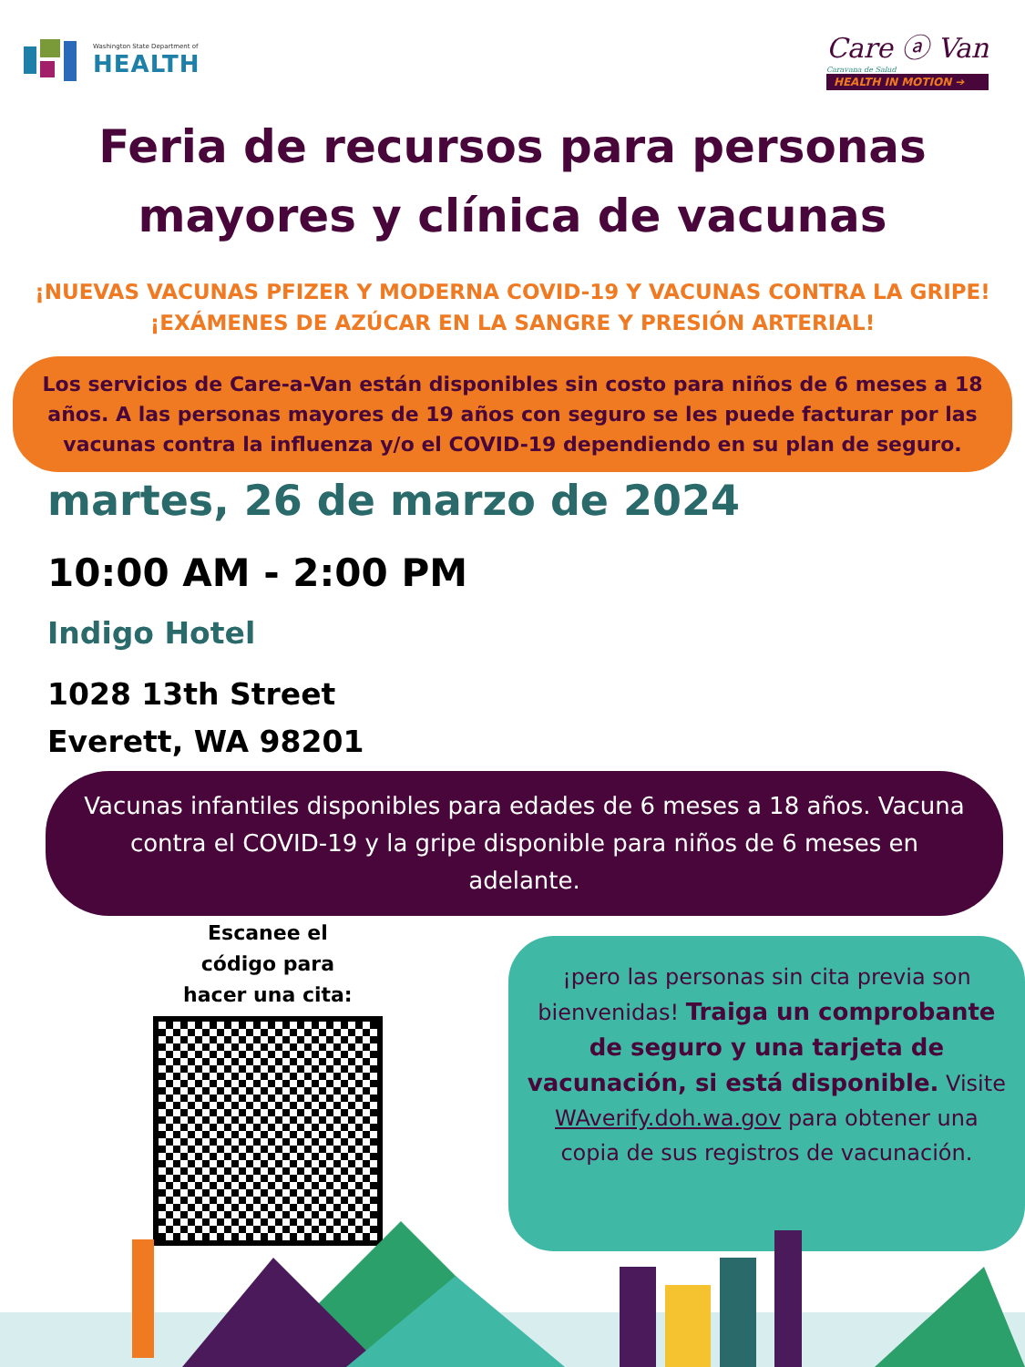Washington State Department of
HEALTH
Care ⓐ Van
Caravana de Salud
HEALTH IN MOTION ➔
Feria de recursos para personas
mayores y clínica de vacunas
¡NUEVAS VACUNAS PFIZER Y MODERNA COVID-19 Y VACUNAS CONTRA LA GRIPE! ¡EXÁMENES DE AZÚCAR EN LA SANGRE Y PRESIÓN ARTERIAL!
Los servicios de Care-a-Van están disponibles sin costo para niños de 6 meses a 18 años. A las personas mayores de 19 años con seguro se les puede facturar por las vacunas contra la influenza y/o el COVID-19 dependiendo en su plan de seguro.
martes, 26 de marzo de 2024
10:00 AM - 2:00 PM
Indigo Hotel
1028 13th Street
Everett, WA 98201
Vacunas infantiles disponibles para edades de 6 meses a 18 años. Vacuna contra el COVID-19 y la gripe disponible para niños de 6 meses en adelante.
Escanee el
código para
hacer una cita:
¡pero las personas sin cita previa son bienvenidas! Traiga un comprobante de seguro y una tarjeta de vacunación, si está disponible. Visite WAverify.doh.wa.gov para obtener una copia de sus registros de vacunación.